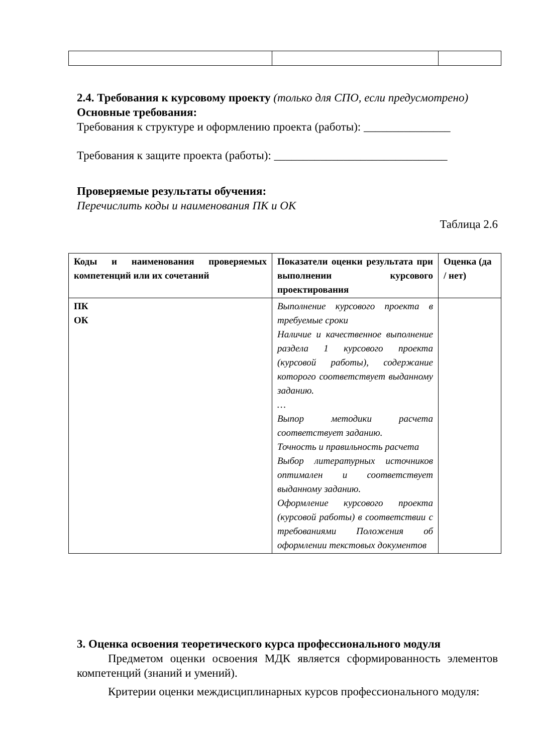2.4. Требования к курсовому проекту (только для СПО, если предусмотрено)
Основные требования:
Требования к структуре и оформлению проекта (работы): _______________
Требования к защите проекта (работы): ______________________________
Проверяемые результаты обучения:
Перечислить коды и наименования ПК и ОК
Таблица 2.6
| Коды и наименования проверяемых компетенций или их сочетаний | Показатели оценки результата при выполнении курсового проектирования | Оценка (да / нет) |
| --- | --- | --- |
| ПК ОК | Выполнение курсового проекта в требуемые сроки Наличие и качественное выполнение раздела 1 курсового проекта (курсовой работы), содержание которого соответствует выданному заданию. … Выпор методики расчета соответствует заданию. Точность и правильность расчета Выбор литературных источников оптимален и соответствует выданному заданию. Оформление курсового проекта (курсовой работы) в соответствии с требованиями Положения об оформлении текстовых документов | |
3. Оценка освоения теоретического курса профессионального модуля
Предметом оценки освоения МДК является сформированность элементов компетенций (знаний и умений).
Критерии оценки междисциплинарных курсов профессионального модуля: